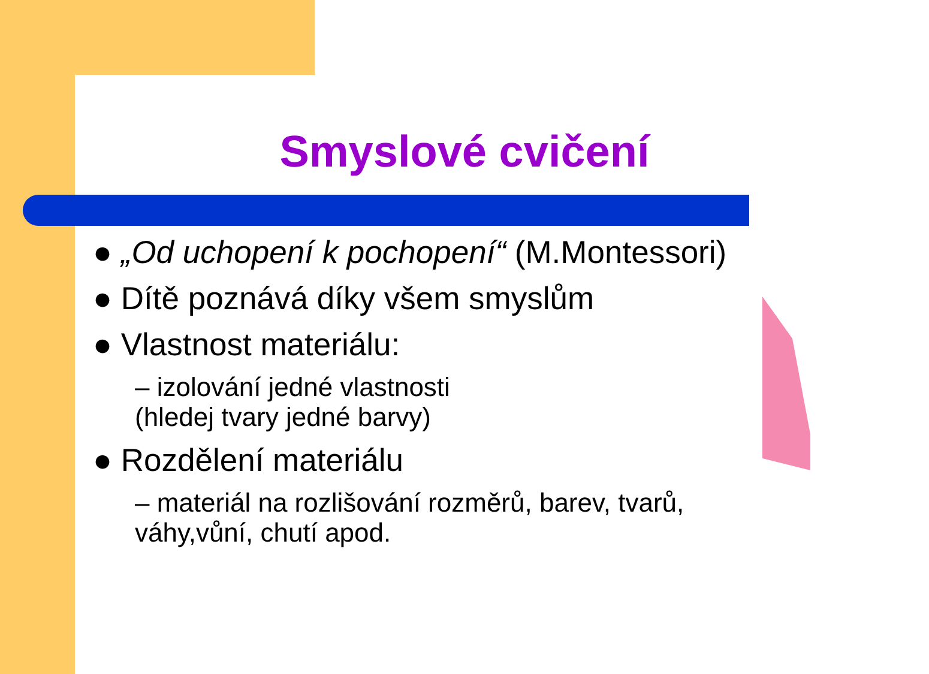Smyslové cvičení
● „Od uchopení k pochopení“ (M.Montessori)
● Dítě poznává díky všem smyslům
● Vlastnost materiálu:
– izolování jedné vlastnosti
(hledej tvary jedné barvy)
● Rozdělení materiálu
– materiál na rozlišování rozměrů, barev, tvarů,
váhy,vůní, chutí apod.